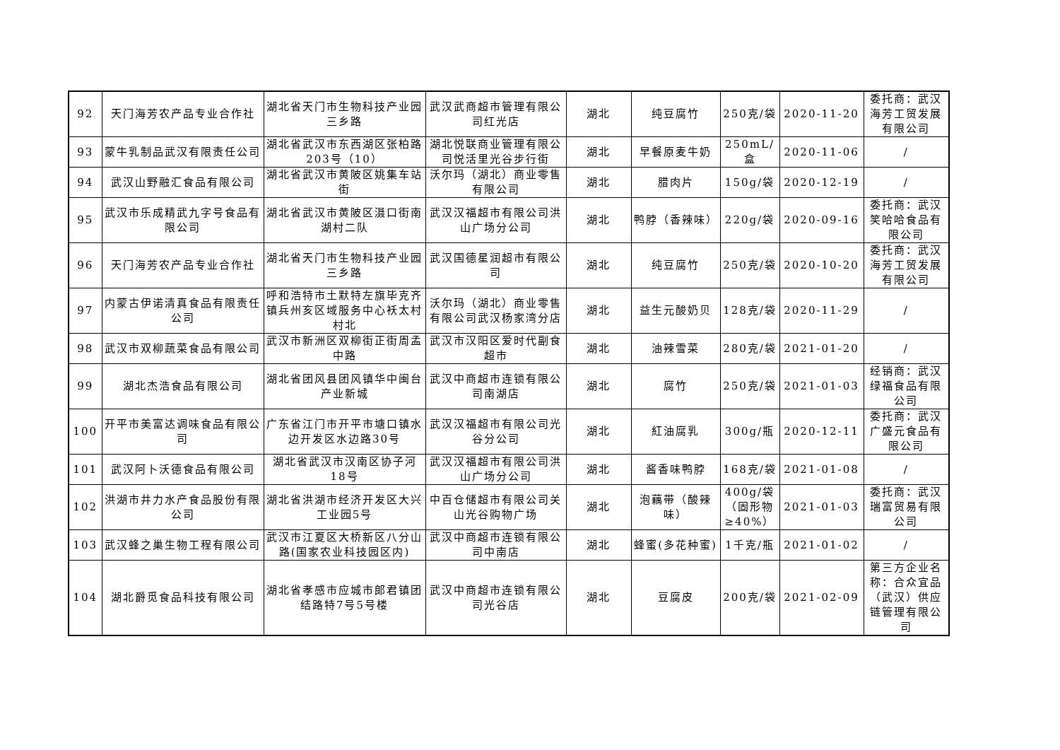| 92 | 天门海芳农产品专业合作社 | 湖北省天门市生物科技产业园三乡路 | 武汉武商超市管理有限公司红光店 | 湖北 | 纯豆腐竹 | 250克/袋 | 2020-11-20 | 委托商：武汉海芳工贸发展有限公司 |
| 93 | 蒙牛乳制品武汉有限责任公司 | 湖北省武汉市东西湖区张柏路203号（10） | 湖北悦联商业管理有限公司悦活里光谷步行街 | 湖北 | 早餐原麦牛奶 | 250mL/盒 | 2020-11-06 | / |
| 94 | 武汉山野融汇食品有限公司 | 湖北省武汉市黄陂区姚集车站街 | 沃尔玛（湖北）商业零售有限公司 | 湖北 | 腊肉片 | 150g/袋 | 2020-12-19 | / |
| 95 | 武汉市乐成精武九字号食品有限公司 | 湖北省武汉市黄陂区滠口街南湖村二队 | 武汉汉福超市有限公司洪山广场分公司 | 湖北 | 鸭脖（香辣味） | 220g/袋 | 2020-09-16 | 委托商：武汉笑哈哈食品有限公司 |
| 96 | 天门海芳农产品专业合作社 | 湖北省天门市生物科技产业园三乡路 | 武汉国德星润超市有限公司 | 湖北 | 纯豆腐竹 | 250克/袋 | 2020-10-20 | 委托商：武汉海芳工贸发展有限公司 |
| 97 | 内蒙古伊诺清真食品有限责任公司 | 呼和浩特市土默特左旗毕克齐镇兵州亥区域服务中心袄太村村北 | 沃尔玛（湖北）商业零售有限公司武汉杨家湾分店 | 湖北 | 益生元酸奶贝 | 128克/袋 | 2020-11-29 | / |
| 98 | 武汉市双柳蔬菜食品有限公司 | 武汉市新洲区双柳街正街周孟中路 | 武汉市汉阳区爱时代副食超市 | 湖北 | 油辣雪菜 | 280克/袋 | 2021-01-20 | / |
| 99 | 湖北杰浩食品有限公司 | 湖北省团风县团风镇华中闽台产业新城 | 武汉中商超市连锁有限公司南湖店 | 湖北 | 腐竹 | 250克/袋 | 2021-01-03 | 经销商：武汉绿福食品有限公司 |
| 100 | 开平市美富达调味食品有限公司 | 广东省江门市开平市塘口镇水边开发区水边路30号 | 武汉汉福超市有限公司光谷分公司 | 湖北 | 紅油腐乳 | 300g/瓶 | 2020-12-11 | 委托商：武汉广盛元食品有限公司 |
| 101 | 武汉阿卜沃德食品有限公司 | 湖北省武汉市汉南区协子河18号 | 武汉汉福超市有限公司洪山广场分公司 | 湖北 | 酱香味鸭脖 | 168克/袋 | 2021-01-08 | / |
| 102 | 洪湖市井力水产食品股份有限公司 | 湖北省洪湖市经济开发区大兴工业园5号 | 中百仓储超市有限公司关山光谷购物广场 | 湖北 | 泡藕带（酸辣味） | 400g/袋（固形物≥40%） | 2021-01-03 | 委托商：武汉瑞富贸易有限公司 |
| 103 | 武汉蜂之巢生物工程有限公司 | 武汉市江夏区大桥新区八分山路(国家农业科技园区内) | 武汉中商超市连锁有限公司中南店 | 湖北 | 蜂蜜(多花种蜜) | 1千克/瓶 | 2021-01-02 | / |
| 104 | 湖北爵觅食品科技有限公司 | 湖北省孝感市应城市郎君镇团结路特7号5号楼 | 武汉中商超市连锁有限公司光谷店 | 湖北 | 豆腐皮 | 200克/袋 | 2021-02-09 | 第三方企业名称：合众宜品（武汉）供应链管理有限公司 |